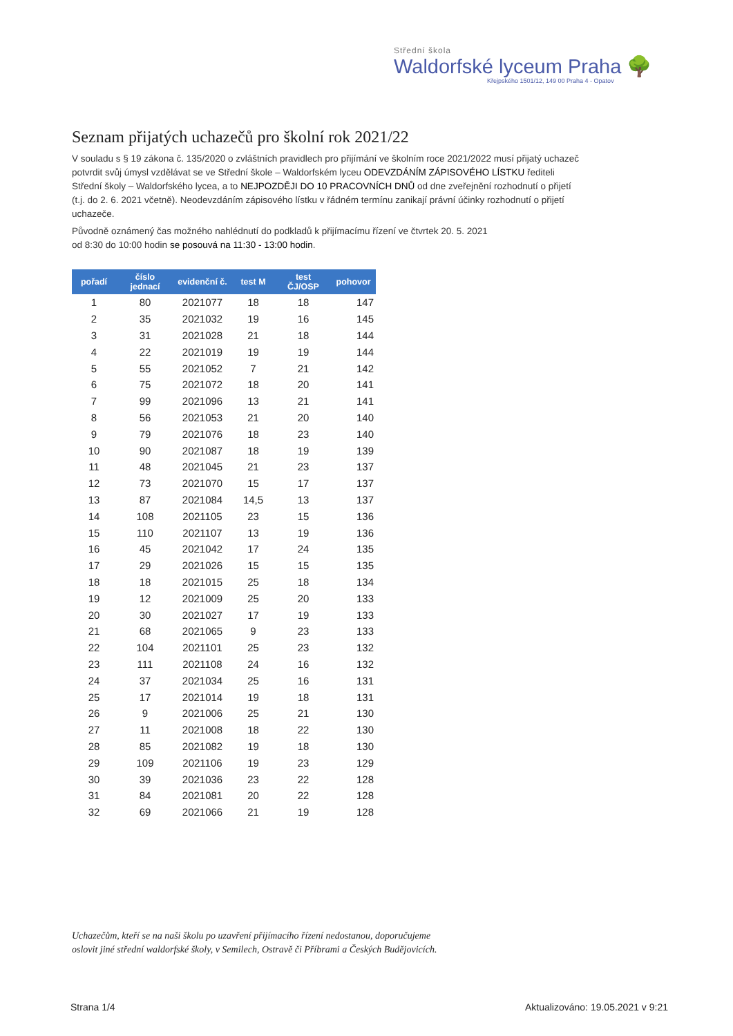Střední škola
Waldorfské lyceum Praha 🌳
Křejpského 1501/12, 149 00 Praha 4 - Opatov
Seznam přijatých uchazečů pro školní rok 2021/22
V souladu s § 19 zákona č. 135/2020 o zvláštních pravidlech pro přijímání ve školním roce 2021/2022 musí přijatý uchazeč potvrdit svůj úmysl vzdělávat se ve Střední škole – Waldorfském lyceu ODEVZDÁNÍM ZÁPISOVÉHO LÍSTKU řediteli Střední školy – Waldorfského lycea, a to NEJPOZDĚJI DO 10 PRACOVNÍCH DNŮ od dne zveřejnění rozhodnutí o přijetí (t.j. do 2. 6. 2021 včetně). Neodevzdáním zápisového lístku v řádném termínu zanikají právní účinky rozhodnutí o přijetí uchazeče.
Původně oznámený čas možného nahlédnutí do podkladů k přijímacímu řízení ve čtvrtek 20. 5. 2021
od 8:30 do 10:00 hodin se posouvá na 11:30 - 13:00 hodin.
| pořadí | číslo jednací | evidenční č. | test M | test ČJ/OSP | pohovor |
| --- | --- | --- | --- | --- | --- |
| 1 | 80 | 2021077 | 18 | 18 | 147 |
| 2 | 35 | 2021032 | 19 | 16 | 145 |
| 3 | 31 | 2021028 | 21 | 18 | 144 |
| 4 | 22 | 2021019 | 19 | 19 | 144 |
| 5 | 55 | 2021052 | 7 | 21 | 142 |
| 6 | 75 | 2021072 | 18 | 20 | 141 |
| 7 | 99 | 2021096 | 13 | 21 | 141 |
| 8 | 56 | 2021053 | 21 | 20 | 140 |
| 9 | 79 | 2021076 | 18 | 23 | 140 |
| 10 | 90 | 2021087 | 18 | 19 | 139 |
| 11 | 48 | 2021045 | 21 | 23 | 137 |
| 12 | 73 | 2021070 | 15 | 17 | 137 |
| 13 | 87 | 2021084 | 14,5 | 13 | 137 |
| 14 | 108 | 2021105 | 23 | 15 | 136 |
| 15 | 110 | 2021107 | 13 | 19 | 136 |
| 16 | 45 | 2021042 | 17 | 24 | 135 |
| 17 | 29 | 2021026 | 15 | 15 | 135 |
| 18 | 18 | 2021015 | 25 | 18 | 134 |
| 19 | 12 | 2021009 | 25 | 20 | 133 |
| 20 | 30 | 2021027 | 17 | 19 | 133 |
| 21 | 68 | 2021065 | 9 | 23 | 133 |
| 22 | 104 | 2021101 | 25 | 23 | 132 |
| 23 | 111 | 2021108 | 24 | 16 | 132 |
| 24 | 37 | 2021034 | 25 | 16 | 131 |
| 25 | 17 | 2021014 | 19 | 18 | 131 |
| 26 | 9 | 2021006 | 25 | 21 | 130 |
| 27 | 11 | 2021008 | 18 | 22 | 130 |
| 28 | 85 | 2021082 | 19 | 18 | 130 |
| 29 | 109 | 2021106 | 19 | 23 | 129 |
| 30 | 39 | 2021036 | 23 | 22 | 128 |
| 31 | 84 | 2021081 | 20 | 22 | 128 |
| 32 | 69 | 2021066 | 21 | 19 | 128 |
Uchazečům, kteří se na naši školu po uzavření přijímacího řízení nedostanou, doporučujeme
oslovit jiné střední waldorfské školy, v Semilech, Ostravě či Příbrami a Českých Budějovicích.
Strana 1/4 Aktualizováno: 19.05.2021 v 9:21